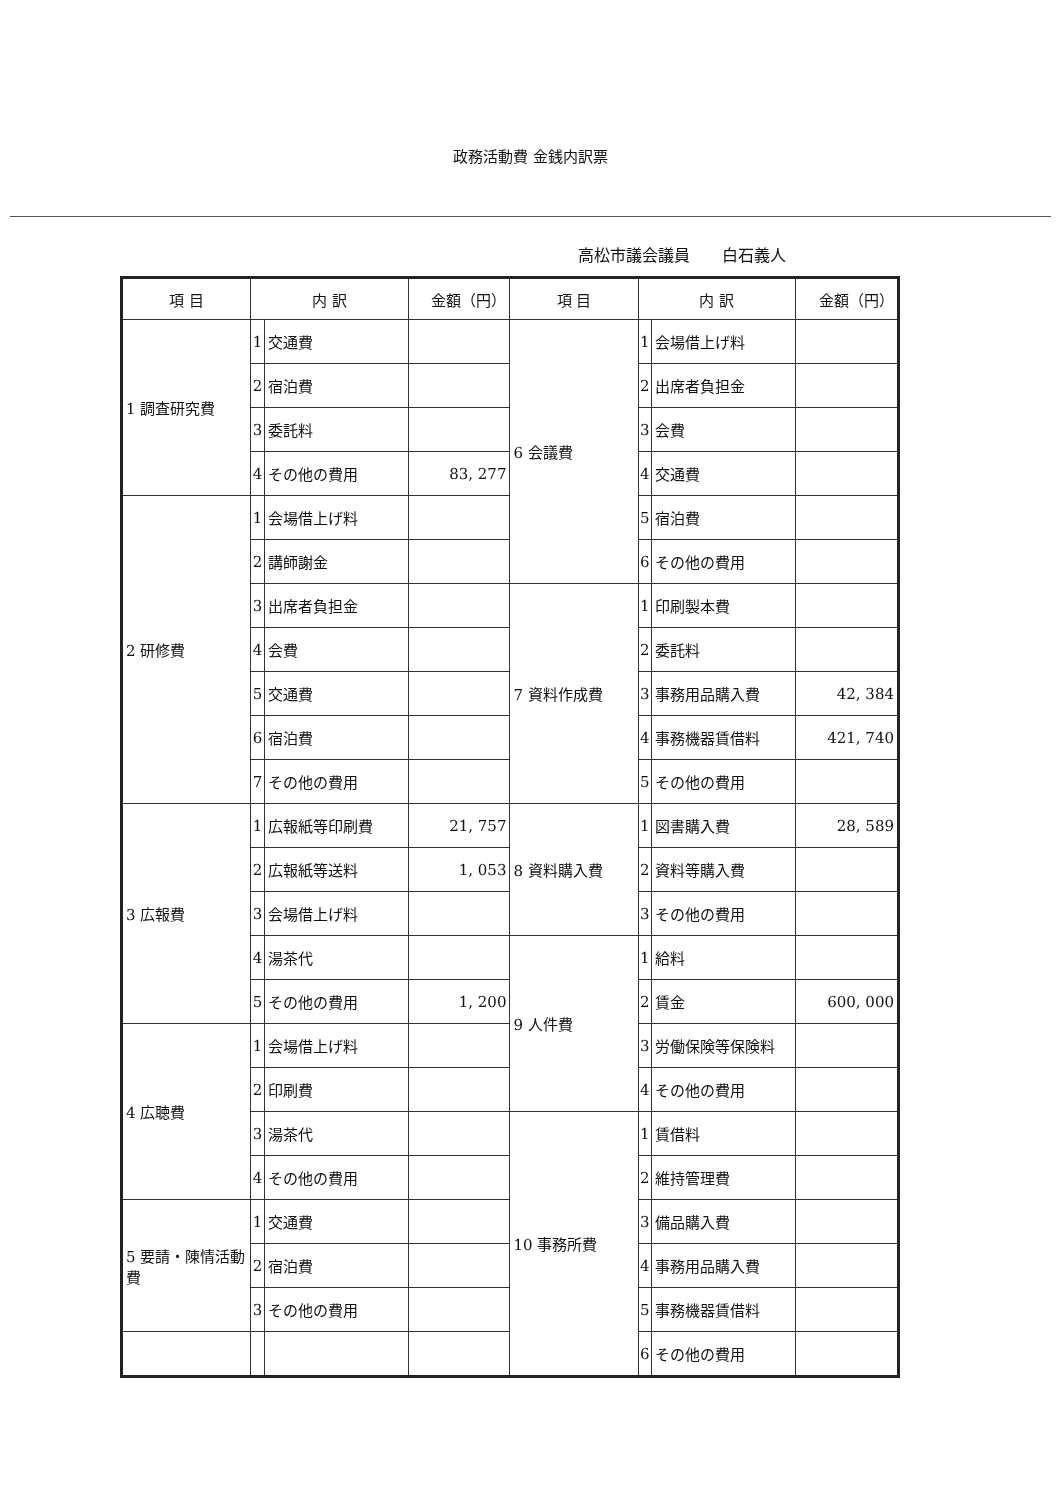政務活動費 金銭内訳票
高松市議会議員　　白石義人
| 項 目 | 内 訳 | | 金額（円） | 項 目 | 内 訳 | | 金額（円） |
| --- | --- | --- | --- | --- | --- | --- | --- |
| 1 調査研究費 | 1 | 交通費 | | 6 会議費 | 1 | 会場借上げ料 | |
| | 2 | 宿泊費 | | | 2 | 出席者負担金 | |
| | 3 | 委託料 | | | 3 | 会費 | |
| | 4 | その他の費用 | 83, 277 | | 4 | 交通費 | |
| 2 研修費 | 1 | 会場借上げ料 | | | 5 | 宿泊費 | |
| | 2 | 講師謝金 | | | 6 | その他の費用 | |
| | 3 | 出席者負担金 | | 7 資料作成費 | 1 | 印刷製本費 | |
| | 4 | 会費 | | | 2 | 委託料 | |
| | 5 | 交通費 | | | 3 | 事務用品購入費 | 42, 384 |
| | 6 | 宿泊費 | | | 4 | 事務機器賃借料 | 421, 740 |
| | 7 | その他の費用 | | | 5 | その他の費用 | |
| 3 広報費 | 1 | 広報紙等印刷費 | 21, 757 | 8 資料購入費 | 1 | 図書購入費 | 28, 589 |
| | 2 | 広報紙等送料 | 1, 053 | | 2 | 資料等購入費 | |
| | 3 | 会場借上げ料 | | | 3 | その他の費用 | |
| | 4 | 湯茶代 | | 9 人件費 | 1 | 給料 | |
| | 5 | その他の費用 | 1, 200 | | 2 | 賃金 | 600, 000 |
| 4 広聴費 | 1 | 会場借上げ料 | | | 3 | 労働保険等保険料 | |
| | 2 | 印刷費 | | | 4 | その他の費用 | |
| | 3 | 湯茶代 | | 10 事務所費 | 1 | 賃借料 | |
| | 4 | その他の費用 | | | 2 | 維持管理費 | |
| 5 要請・陳情活動費 | 1 | 交通費 | | | 3 | 備品購入費 | |
| | 2 | 宿泊費 | | | 4 | 事務用品購入費 | |
| | 3 | その他の費用 | | | 5 | 事務機器賃借料 | |
| | | | | | 6 | その他の費用 | |